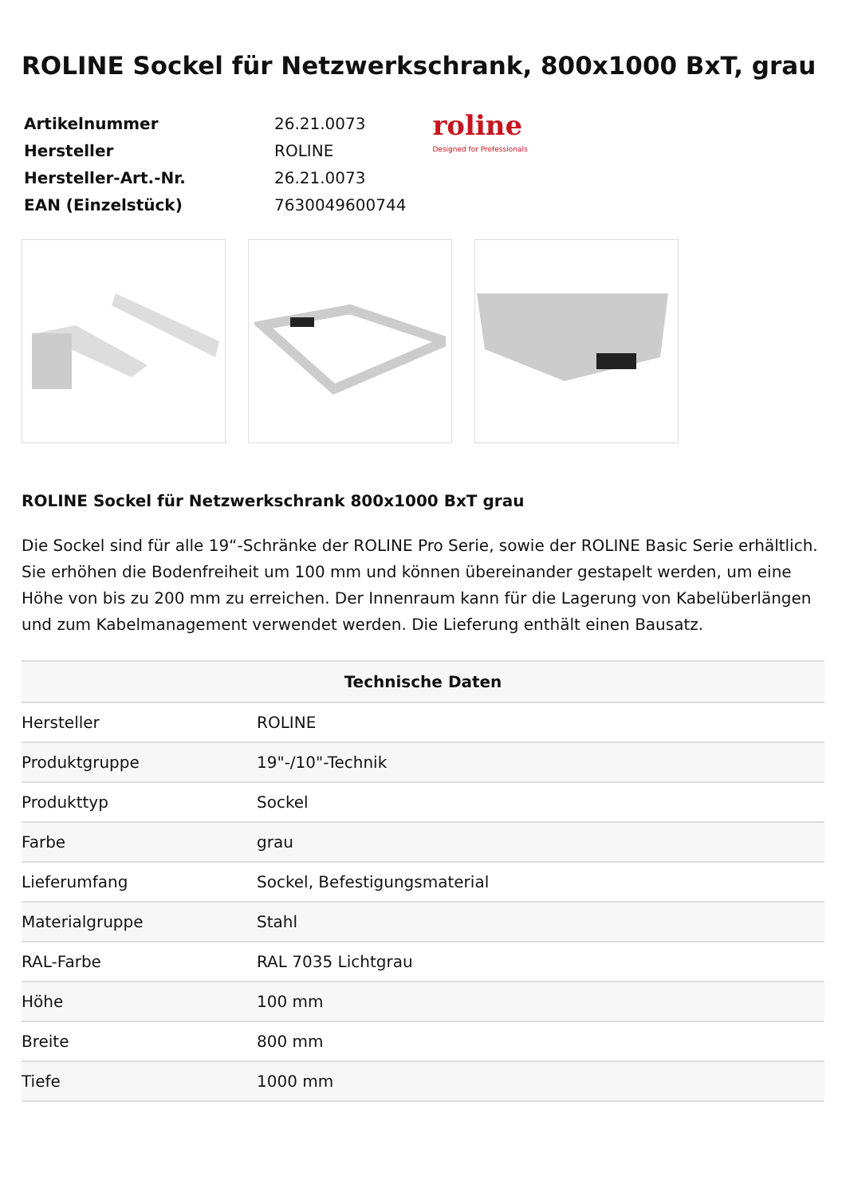ROLINE Sockel für Netzwerkschrank, 800x1000 BxT, grau
| Artikelnummer | 26.21.0073 |
| Hersteller | ROLINE |
| Hersteller-Art.-Nr. | 26.21.0073 |
| EAN (Einzelstück) | 7630049600744 |
roline
Designed for Professionals
ROLINE Sockel für Netzwerkschrank 800x1000 BxT grau
Die Sockel sind für alle 19“-Schränke der ROLINE Pro Serie, sowie der ROLINE Basic Serie erhältlich. Sie erhöhen die Bodenfreiheit um 100 mm und können übereinander gestapelt werden, um eine Höhe von bis zu 200 mm zu erreichen. Der Innenraum kann für die Lagerung von Kabelüberlängen und zum Kabelmanagement verwendet werden. Die Lieferung enthält einen Bausatz.
| Technische Daten | |
| --- | --- |
| Hersteller | ROLINE |
| Produktgruppe | 19"-/10"-Technik |
| Produkttyp | Sockel |
| Farbe | grau |
| Lieferumfang | Sockel, Befestigungsmaterial |
| Materialgruppe | Stahl |
| RAL-Farbe | RAL 7035 Lichtgrau |
| Höhe | 100 mm |
| Breite | 800 mm |
| Tiefe | 1000 mm |